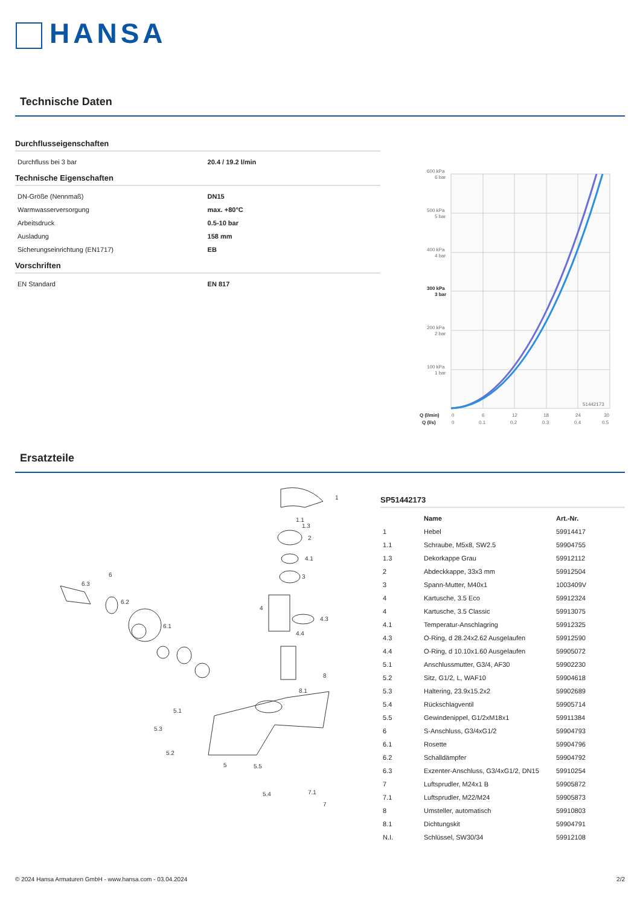HANSA
Technische Daten
Durchflusseigenschaften
| Durchfluss bei 3 bar | 20.4 / 19.2 l/min |
Technische Eigenschaften
| DN-Größe (Nennmaß) | DN15 |
| Warmwasserversorgung | max. +80°C |
| Arbeitsdruck | 0.5-10 bar |
| Ausladung | 158 mm |
| Sicherungseinrichtung (EN1717) | EB |
Vorschriften
| EN Standard | EN 817 |
600 kPa
6 bar
500 kPa
5 bar
400 kPa
4 bar
300 kPa
3 bar
200 kPa
2 bar
100 kPa
1 bar
51442173
Q (l/min)
0
6
12
18
24
30
Q (l/s)
0
0.1
0.2
0.3
0.4
0.5
Ersatzteile
1
1.1
1.3
2
4.1
3
4
4.3
4.4
8
8.1
6
6.3
6.2
6.1
5.1
5.3
5.2
5
5.5
5.4
7.1
7
SP51442173
| | Name | Art.-Nr. |
| --- | --- | --- |
| 1 | Hebel | 59914417 |
| 1.1 | Schraube, M5x8, SW2.5 | 59904755 |
| 1.3 | Dekorkappe Grau | 59912112 |
| 2 | Abdeckkappe, 33x3 mm | 59912504 |
| 3 | Spann-Mutter, M40x1 | 1003409V |
| 4 | Kartusche, 3.5 Eco | 59912324 |
| 4 | Kartusche, 3.5 Classic | 59913075 |
| 4.1 | Temperatur-Anschlagring | 59912325 |
| 4.3 | O-Ring, d 28.24x2.62 Ausgelaufen | 59912590 |
| 4.4 | O-Ring, d 10.10x1.60 Ausgelaufen | 59905072 |
| 5.1 | Anschlussmutter, G3/4, AF30 | 59902230 |
| 5.2 | Sitz, G1/2, L, WAF10 | 59904618 |
| 5.3 | Haltering, 23.9x15.2x2 | 59902689 |
| 5.4 | Rückschlagventil | 59905714 |
| 5.5 | Gewindenippel, G1/2xM18x1 | 59911384 |
| 6 | S-Anschluss, G3/4xG1/2 | 59904793 |
| 6.1 | Rosette | 59904796 |
| 6.2 | Schalldämpfer | 59904792 |
| 6.3 | Exzenter-Anschluss, G3/4xG1/2, DN15 | 59910254 |
| 7 | Luftsprudler, M24x1 B | 59905872 |
| 7.1 | Luftsprudler, M22/M24 | 59905873 |
| 8 | Umsteller, automatisch | 59910803 |
| 8.1 | Dichtungskit | 59904791 |
| N.I. | Schlüssel, SW30/34 | 59912108 |
© 2024 Hansa Armaturen GmbH - www.hansa.com - 03.04.2024 2/2